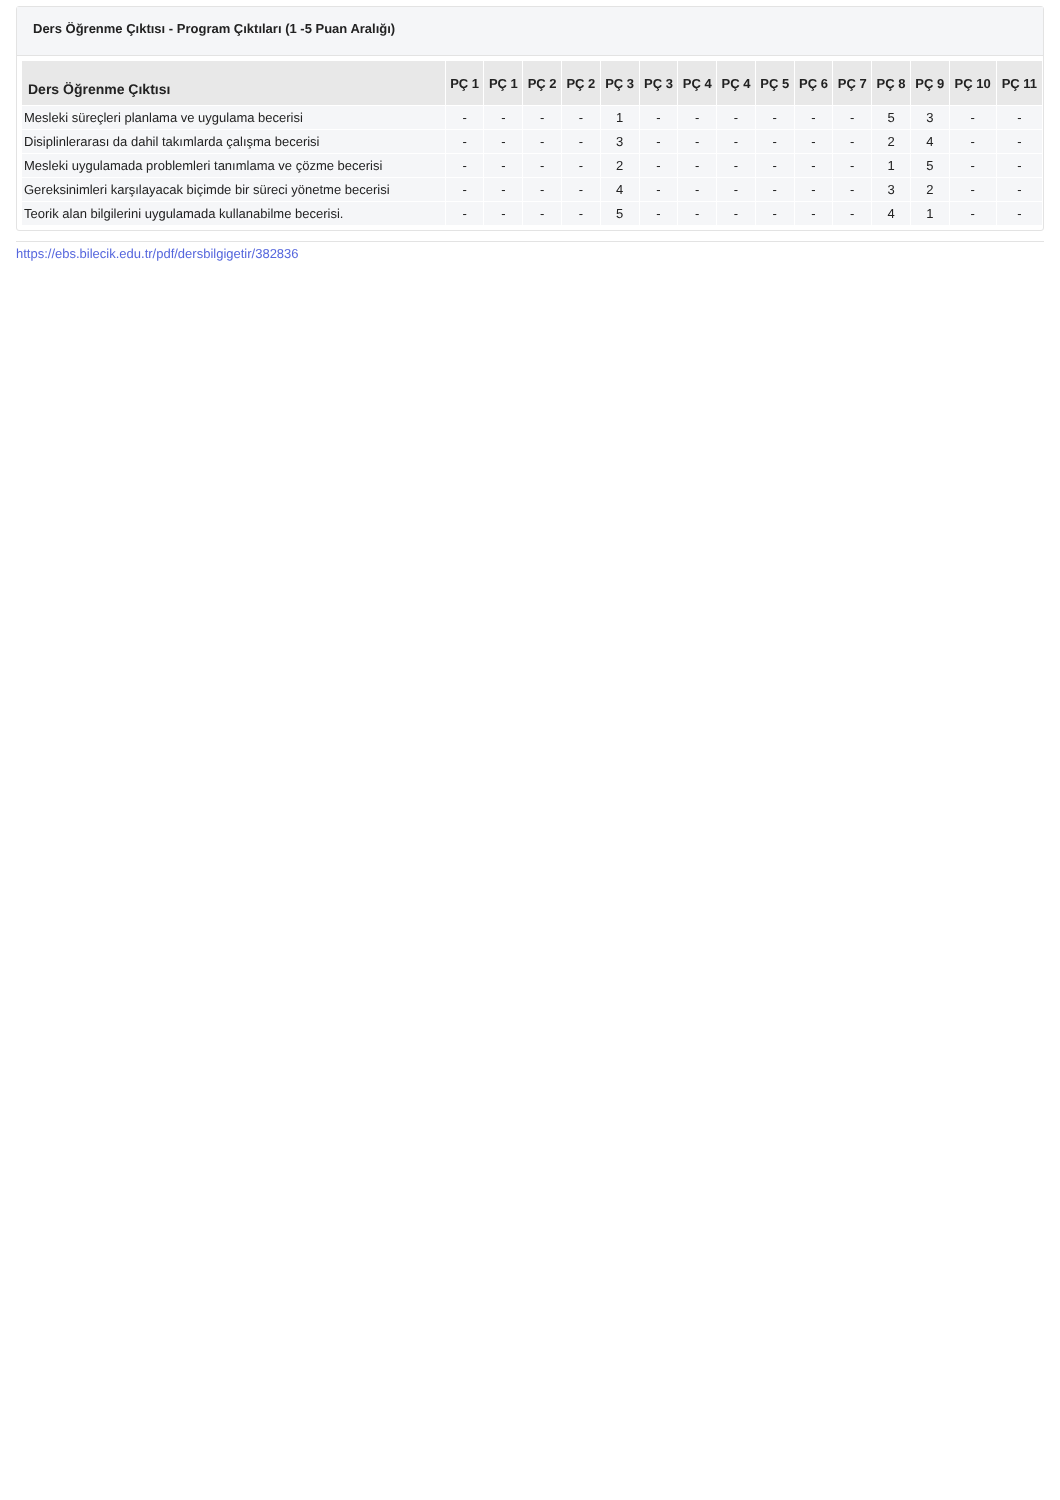Ders Öğrenme Çıktısı - Program Çıktıları (1 -5 Puan Aralığı)
| Ders Öğrenme Çıktısı | PÇ 1 | PÇ 1 | PÇ 2 | PÇ 2 | PÇ 3 | PÇ 3 | PÇ 4 | PÇ 4 | PÇ 5 | PÇ 6 | PÇ 7 | PÇ 8 | PÇ 9 | PÇ 10 | PÇ 11 |
| --- | --- | --- | --- | --- | --- | --- | --- | --- | --- | --- | --- | --- | --- | --- | --- |
| Mesleki süreçleri planlama ve uygulama becerisi | - | - | - | - | 1 | - | - | - | - | - | - | 5 | 3 | - | - |
| Disiplinlerarası da dahil takımlarda çalışma becerisi | - | - | - | - | 3 | - | - | - | - | - | - | 2 | 4 | - | - |
| Mesleki uygulamada problemleri tanımlama ve çözme becerisi | - | - | - | - | 2 | - | - | - | - | - | - | 1 | 5 | - | - |
| Gereksinimleri karşılayacak biçimde bir süreci yönetme becerisi | - | - | - | - | 4 | - | - | - | - | - | - | 3 | 2 | - | - |
| Teorik alan bilgilerini uygulamada kullanabilme becerisi. | - | - | - | - | 5 | - | - | - | - | - | - | 4 | 1 | - | - |
https://ebs.bilecik.edu.tr/pdf/dersbilgigetir/382836